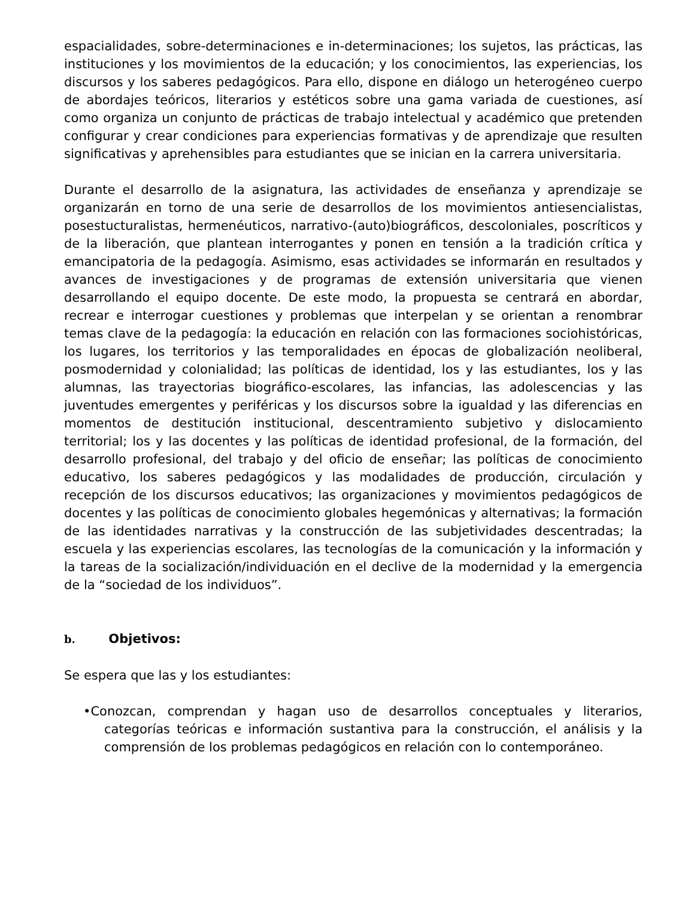espacialidades, sobre-determinaciones e in-determinaciones; los sujetos, las prácticas, las instituciones y los movimientos de la educación; y los conocimientos, las experiencias, los discursos y los saberes pedagógicos. Para ello, dispone en diálogo un heterogéneo cuerpo de abordajes teóricos, literarios y estéticos sobre una gama variada de cuestiones, así como organiza un conjunto de prácticas de trabajo intelectual y académico que pretenden configurar y crear condiciones para experiencias formativas y de aprendizaje que resulten significativas y aprehensibles para estudiantes que se inician en la carrera universitaria.
Durante el desarrollo de la asignatura, las actividades de enseñanza y aprendizaje se organizarán en torno de una serie de desarrollos de los movimientos antiesencialistas, posestucturalistas, hermenéuticos, narrativo-(auto)biográficos, descoloniales, poscríticos y de la liberación, que plantean interrogantes y ponen en tensión a la tradición crítica y emancipatoria de la pedagogía. Asimismo, esas actividades se informarán en resultados y avances de investigaciones y de programas de extensión universitaria que vienen desarrollando el equipo docente. De este modo, la propuesta se centrará en abordar, recrear e interrogar cuestiones y problemas que interpelan y se orientan a renombrar temas clave de la pedagogía: la educación en relación con las formaciones sociohistóricas, los lugares, los territorios y las temporalidades en épocas de globalización neoliberal, posmodernidad y colonialidad; las políticas de identidad, los y las estudiantes, los y las alumnas, las trayectorias biográfico-escolares, las infancias, las adolescencias y las juventudes emergentes y periféricas y los discursos sobre la igualdad y las diferencias en momentos de destitución institucional, descentramiento subjetivo y dislocamiento territorial; los y las docentes y las políticas de identidad profesional, de la formación, del desarrollo profesional, del trabajo y del oficio de enseñar; las políticas de conocimiento educativo, los saberes pedagógicos y las modalidades de producción, circulación y recepción de los discursos educativos; las organizaciones y movimientos pedagógicos de docentes y las políticas de conocimiento globales hegemónicas y alternativas; la formación de las identidades narrativas y la construcción de las subjetividades descentradas; la escuela y las experiencias escolares, las tecnologías de la comunicación y la información y la tareas de la socialización/individuación en el declive de la modernidad y la emergencia de la “sociedad de los individuos”.
b. Objetivos:
Se espera que las y los estudiantes:
•Conozcan, comprendan y hagan uso de desarrollos conceptuales y literarios, categorías teóricas e información sustantiva para la construcción, el análisis y la comprensión de los problemas pedagógicos en relación con lo contemporáneo.